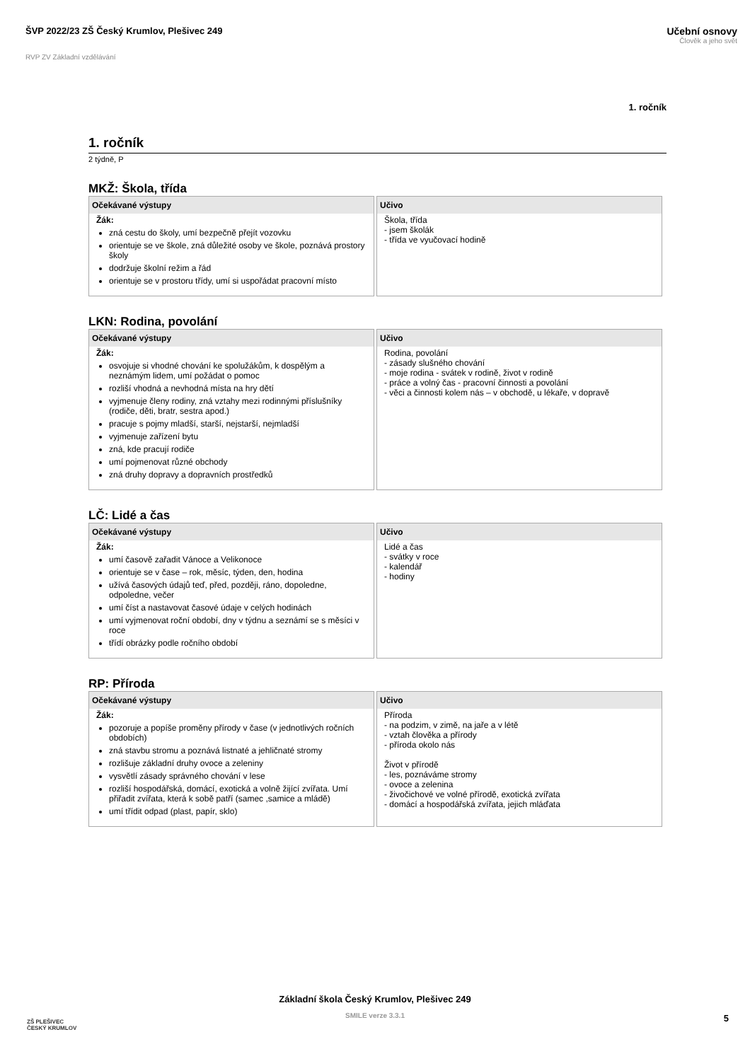ŠVP 2022/23 ZŠ Český Krumlov, Plešivec 249
Učební osnovy
Člověk a jeho svět
RVP ZV Základní vzdělávání
1. ročník
1. ročník
2 týdně, P
MKŽ: Škola, třída
| Očekávané výstupy | Učivo |
| --- | --- |
| Žák: zná cestu do školy, umí bezpečně přejít vozovku orientuje se ve škole, zná důležité osoby ve škole, poznává prostory školy dodržuje školní režim a řád orientuje se v prostoru třídy, umí si uspořádat pracovní místo | Škola, třída - jsem školák - třída ve vyučovací hodině |
LKN: Rodina, povolání
| Očekávané výstupy | Učivo |
| --- | --- |
| Žák: osvojuje si vhodné chování ke spolužákům, k dospělým a neznámým lidem, umí požádat o pomoc rozliší vhodná a nevhodná místa na hry dětí vyjmenuje členy rodiny, zná vztahy mezi rodinnými příslušníky (rodiče, děti, bratr, sestra apod.) pracuje s pojmy mladší, starší, nejstarší, nejmladší vyjmenuje zařízení bytu zná, kde pracují rodiče umí pojmenovat různé obchody zná druhy dopravy a dopravních prostředků | Rodina, povolání - zásady slušného chování - moje rodina - svátek v rodině, život v rodině - práce a volný čas - pracovní činnosti a povolání - věci a činnosti kolem nás – v obchodě, u lékaře, v dopravě |
LČ: Lidé a čas
| Očekávané výstupy | Učivo |
| --- | --- |
| Žák: umí časově zařadit Vánoce a Velikonoce orientuje se v čase – rok, měsíc, týden, den, hodina užívá časových údajů teď, před, později, ráno, dopoledne, odpoledne, večer umí číst a nastavovat časové údaje v celých hodinách umí vyjmenovat roční období, dny v týdnu a seznámí se s měsíci v roce třídí obrázky podle ročního období | Lidé a čas - svátky v roce - kalendář - hodiny |
RP: Příroda
| Očekávané výstupy | Učivo |
| --- | --- |
| Žák: pozoruje a popíše proměny přírody v čase (v jednotlivých ročních obdobích) zná stavbu stromu a poznává listnaté a jehličnaté stromy rozlišuje základní druhy ovoce a zeleniny vysvětlí zásady správného chování v lese rozliší hospodářská, domácí, exotická a volně žijící zvířata. Umí přiřadit zvířata, která k sobě patří (samec ,samice a mládě) umí třídit odpad (plast, papír, sklo) | Příroda - na podzim, v zimě, na jaře a v létě - vztah člověka a přírody - příroda okolo nás Život v přírodě - les, poznáváme stromy - ovoce a zelenina - živočichové ve volné přírodě, exotická zvířata - domácí a hospodářská zvířata, jejich mláďata |
ZŠ PLEŠIVEC
ČESKÝ KRUMLOV
Základní škola Český Krumlov, Plešivec 249
SMILE verze 3.3.1
5